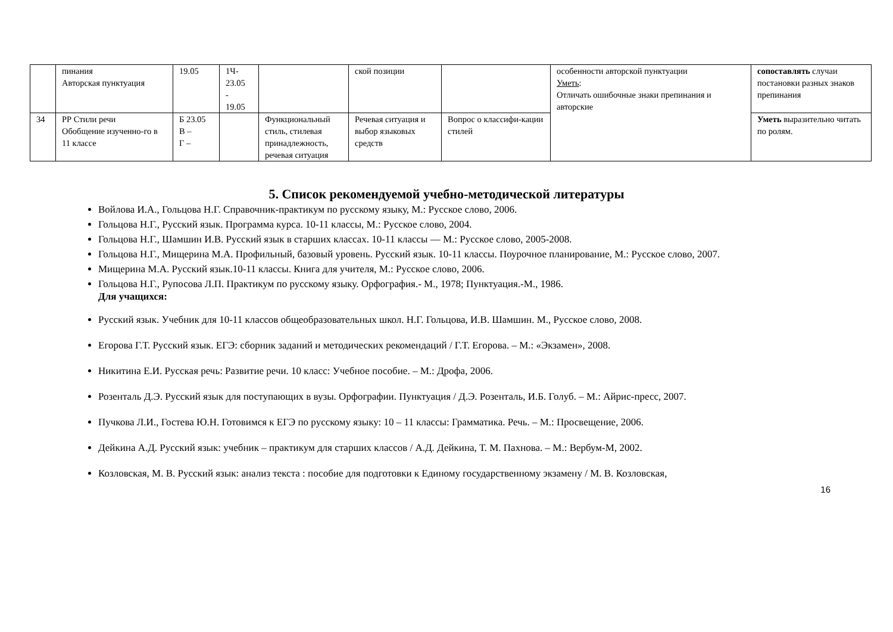| | пинания Авторская пунктуация | 19.05 | 1Ч- 23.05 - 19.05 | | ской позиции | | особенности авторской пунктуации Уметь : Отличать ошибочные знаки препинания и авторские | сопоставлять случаи постановки разных знаков препинания |
| 34 | РР Стили речи Обобщение изученно-го в 11 классе | Б 23.05 В – Г – | | Функциональный стиль, стилевая принадлежность, речевая ситуация | Речевая ситуация и выбор языковых средств | Вопрос о классифи-кации стилей | | Уметь выразительно читать по ролям. |
5. Список рекомендуемой учебно-методической литературы
Войлова И.А., Гольцова Н.Г. Справочник-практикум по русскому языку, М.: Русское слово, 2006.
Гольцова Н.Г., Русский язык. Программа курса. 10-11 классы, М.: Русское слово, 2004.
Гольцова Н.Г., Шамшин И.В. Русский язык в старших классах. 10-11 классы — М.: Русское слово, 2005-2008.
Гольцова Н.Г., Мищерина М.А. Профильный, базовый уровень. Русский язык. 10-11 классы. Поурочное планирование, М.: Русское слово, 2007.
Мищерина М.А. Русский язык.10-11 классы. Книга для учителя, М.: Русское слово, 2006.
Гольцова Н.Г., Рупосова Л.П. Практикум по русскому языку. Орфография.- М., 1978; Пунктуация.-М., 1986.
Для учащихся:
Русский язык. Учебник для 10-11 классов общеобразовательных школ. Н.Г. Гольцова, И.В. Шамшин. М., Русское слово, 2008.
Егорова Г.Т. Русский язык. ЕГЭ: сборник заданий и методических рекомендаций / Г.Т. Егорова. – М.: «Экзамен», 2008.
Никитина Е.И. Русская речь: Развитие речи. 10 класс: Учебное пособие. – М.: Дрофа, 2006.
Розенталь Д.Э. Русский язык для поступающих в вузы. Орфографии. Пунктуация / Д.Э. Розенталь, И.Б. Голуб. – М.: Айрис-пресс, 2007.
Пучкова Л.И., Гостева Ю.Н. Готовимся к ЕГЭ по русскому языку: 10 – 11 классы: Грамматика. Речь. – М.: Просвещение, 2006.
Дейкина А.Д. Русский язык: учебник – практикум для старших классов / А.Д. Дейкина, Т. М. Пахнова. – М.: Вербум-М, 2002.
Козловская, М. В. Русский язык: анализ текста : пособие для подготовки к Единому государственному экзамену / М. В. Козловская,
16